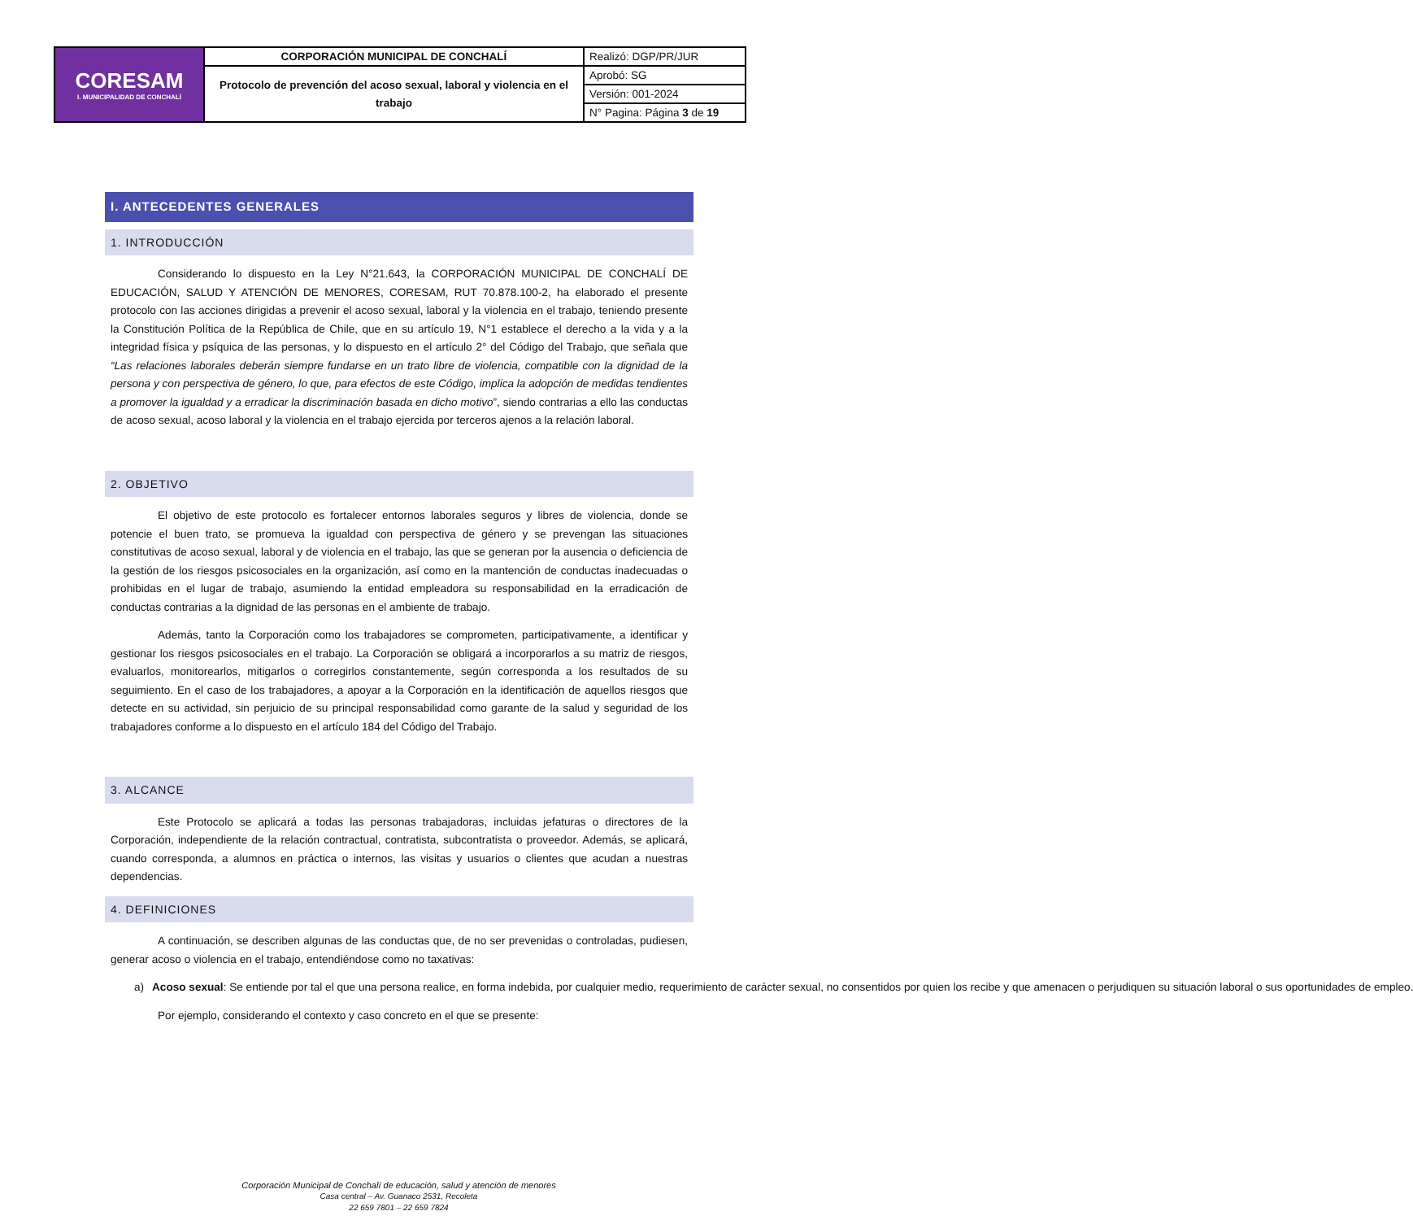| CORESAM I. MUNICIPALIDAD DE CONCHALÍ | CORPORACIÓN MUNICIPAL DE CONCHALÍ | Realizó: DGP/PR/JUR |
| | Protocolo de prevención del acoso sexual, laboral y violencia en el trabajo | Aprobó: SG |
| | | Versión: 001-2024 |
| | | N° Pagina: Página 3 de 19 |
I. ANTECEDENTES GENERALES
1. INTRODUCCIÓN
Considerando lo dispuesto en la Ley N°21.643, la CORPORACIÓN MUNICIPAL DE CONCHALÍ DE EDUCACIÓN, SALUD Y ATENCIÓN DE MENORES, CORESAM, RUT 70.878.100-2, ha elaborado el presente protocolo con las acciones dirigidas a prevenir el acoso sexual, laboral y la violencia en el trabajo, teniendo presente la Constitución Política de la República de Chile, que en su artículo 19, N°1 establece el derecho a la vida y a la integridad física y psíquica de las personas, y lo dispuesto en el artículo 2° del Código del Trabajo, que señala que “Las relaciones laborales deberán siempre fundarse en un trato libre de violencia, compatible con la dignidad de la persona y con perspectiva de género, lo que, para efectos de este Código, implica la adopción de medidas tendientes a promover la igualdad y a erradicar la discriminación basada en dicho motivo”, siendo contrarias a ello las conductas de acoso sexual, acoso laboral y la violencia en el trabajo ejercida por terceros ajenos a la relación laboral.
2. OBJETIVO
El objetivo de este protocolo es fortalecer entornos laborales seguros y libres de violencia, donde se potencie el buen trato, se promueva la igualdad con perspectiva de género y se prevengan las situaciones constitutivas de acoso sexual, laboral y de violencia en el trabajo, las que se generan por la ausencia o deficiencia de la gestión de los riesgos psicosociales en la organización, así como en la mantención de conductas inadecuadas o prohibidas en el lugar de trabajo, asumiendo la entidad empleadora su responsabilidad en la erradicación de conductas contrarias a la dignidad de las personas en el ambiente de trabajo.
Además, tanto la Corporación como los trabajadores se comprometen, participativamente, a identificar y gestionar los riesgos psicosociales en el trabajo. La Corporación se obligará a incorporarlos a su matriz de riesgos, evaluarlos, monitorearlos, mitigarlos o corregirlos constantemente, según corresponda a los resultados de su seguimiento. En el caso de los trabajadores, a apoyar a la Corporación en la identificación de aquellos riesgos que detecte en su actividad, sin perjuicio de su principal responsabilidad como garante de la salud y seguridad de los trabajadores conforme a lo dispuesto en el artículo 184 del Código del Trabajo.
3. ALCANCE
Este Protocolo se aplicará a todas las personas trabajadoras, incluidas jefaturas o directores de la Corporación, independiente de la relación contractual, contratista, subcontratista o proveedor. Además, se aplicará, cuando corresponda, a alumnos en práctica o internos, las visitas y usuarios o clientes que acudan a nuestras dependencias.
4. DEFINICIONES
A continuación, se describen algunas de las conductas que, de no ser prevenidas o controladas, pudiesen, generar acoso o violencia en el trabajo, entendiéndose como no taxativas:
a) Acoso sexual: Se entiende por tal el que una persona realice, en forma indebida, por cualquier medio, requerimiento de carácter sexual, no consentidos por quien los recibe y que amenacen o perjudiquen su situación laboral o sus oportunidades de empleo.
Por ejemplo, considerando el contexto y caso concreto en el que se presente:
Corporación Municipal de Conchalí de educación, salud y atención de menores
Casa central – Av. Guanaco 2531, Recoleta
22 659 7801 – 22 659 7824